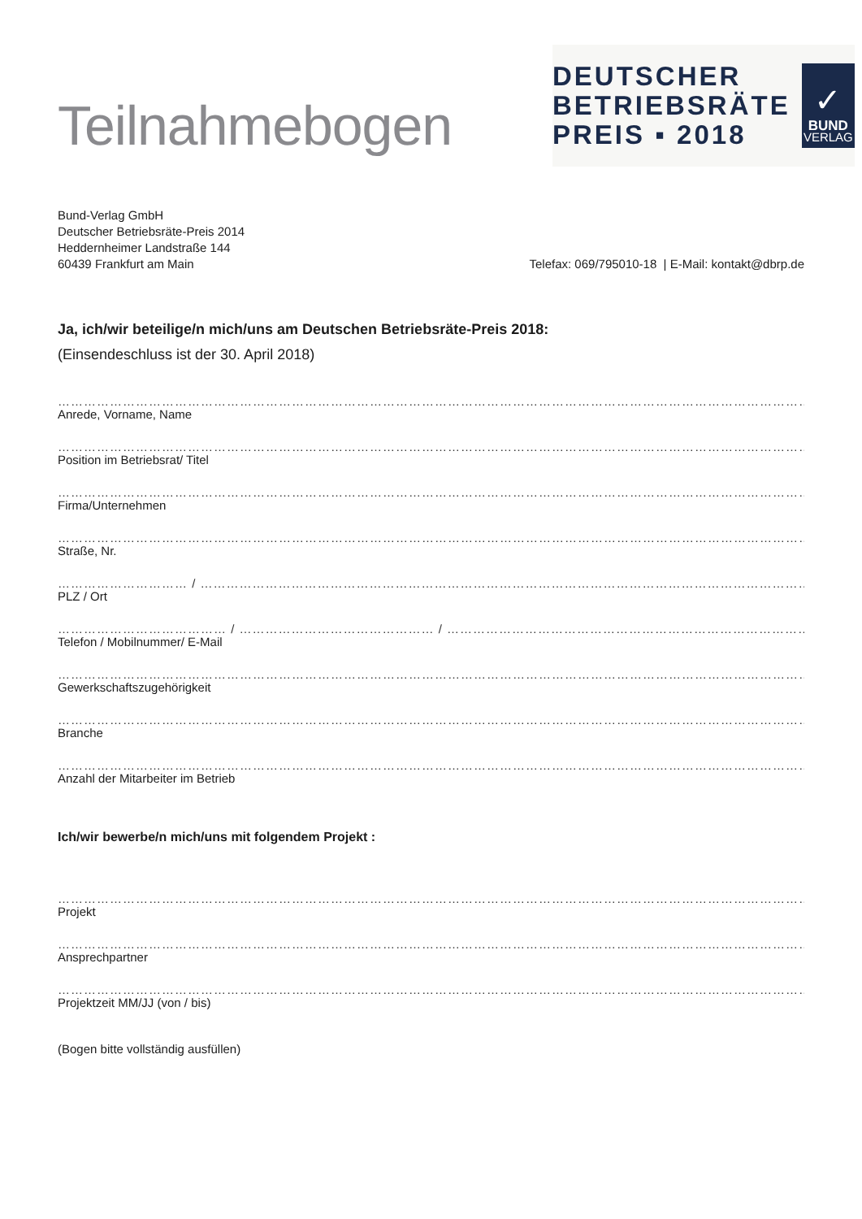Teilnahmebogen
DEUTSCHER
BETRIEBSRÄTE
PREIS ▪ 2018
✓
BUND
VERLAG
Bund-Verlag GmbH
Deutscher Betriebsräte-Preis 2014
Heddernheimer Landstraße 144
60439 Frankfurt am Main
Telefax: 069/795010-18 | E-Mail: kontakt@dbrp.de
Ja, ich/wir beteilige/n mich/uns am Deutschen Betriebsräte-Preis 2018:
(Einsendeschluss ist der 30. April 2018)
……………………………………………………………………………………………………………………………………………………………………
Anrede, Vorname, Name
……………………………………………………………………………………………………………………………………………………………………
Position im Betriebsrat/ Titel
……………………………………………………………………………………………………………………………………………………………………
Firma/Unternehmen
……………………………………………………………………………………………………………………………………………………………………
Straße, Nr.
………………………… / ………………………………………………………………………………………………………………………………………
PLZ / Ort
………………………………… / ……………………………………… / ……………………………………………………………………………
Telefon / Mobilnummer/ E-Mail
……………………………………………………………………………………………………………………………………………………………………
Gewerkschaftszugehörigkeit
……………………………………………………………………………………………………………………………………………………………………
Branche
……………………………………………………………………………………………………………………………………………………………………
Anzahl der Mitarbeiter im Betrieb
Ich/wir bewerbe/n mich/uns mit folgendem Projekt :
……………………………………………………………………………………………………………………………………………………………………
Projekt
……………………………………………………………………………………………………………………………………………………………………
Ansprechpartner
……………………………………………………………………………………………………………………………………………………………………
Projektzeit MM/JJ (von / bis)
(Bogen bitte vollständig ausfüllen)